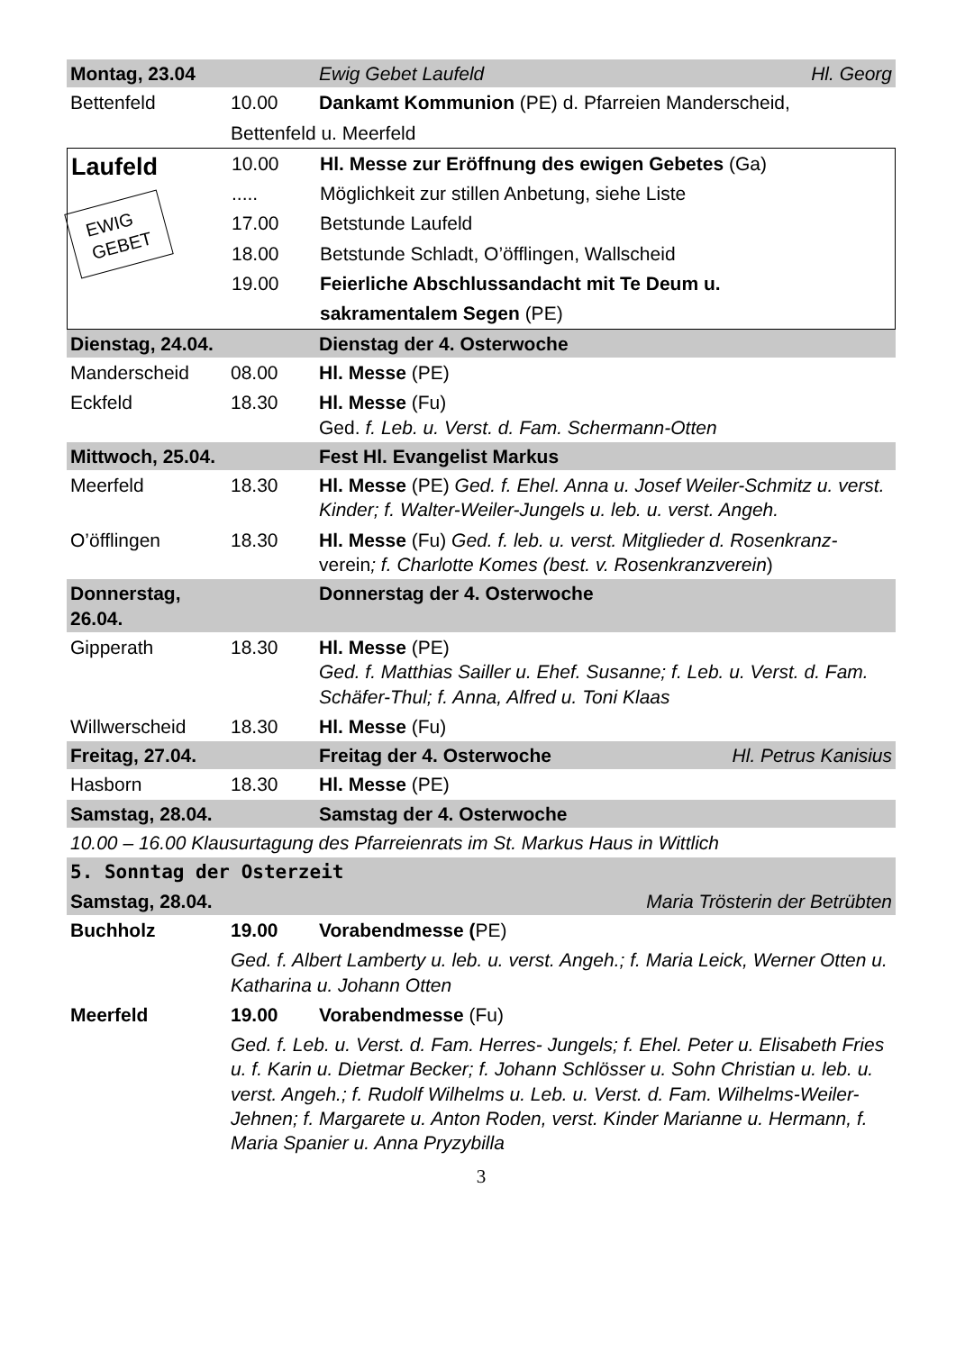| Montag, 23.04 | | Ewig Gebet Laufeld | Hl. Georg |
| Bettenfeld | 10.00 | Dankamt Kommunion (PE) d. Pfarreien Manderscheid, | |
| | Bettenfeld u. Meerfeld | | |
| Laufeld EWIG GEBET | 10.00 | Hl. Messe zur Eröffnung des ewigen Gebetes (Ga) |
| | ..... | Möglichkeit zur stillen Anbetung, siehe Liste |
| | 17.00 | Betstunde Laufeld |
| | 18.00 | Betstunde Schladt, O’öfflingen, Wallscheid |
| | 19.00 | Feierliche Abschlussandacht mit Te Deum u. |
| | | sakramentalem Segen (PE) |
| Dienstag, 24.04. | | Dienstag der 4. Osterwoche | |
| Manderscheid | 08.00 | Hl. Messe (PE) | |
| Eckfeld | 18.30 | Hl. Messe (Fu) Ged. f. Leb. u. Verst. d. Fam. Schermann-Otten | |
| Mittwoch, 25.04. | | Fest Hl. Evangelist Markus | |
| Meerfeld | 18.30 | Hl. Messe (PE) Ged. f. Ehel. Anna u. Josef Weiler-Schmitz u. verst. Kinder; f. Walter-Weiler-Jungels u. leb. u. verst. Angeh. | |
| O’öfflingen | 18.30 | Hl. Messe (Fu) Ged. f. leb. u. verst. Mitglieder d. Rosenkranz- verein ; f. Charlotte Komes (best. v. Rosenkranzverein ) | |
| Donnerstag, 26.04. | | Donnerstag der 4. Osterwoche | |
| Gipperath | 18.30 | Hl. Messe (PE) Ged. f. Matthias Sailler u. Ehef. Susanne; f. Leb. u. Verst. d. Fam. Schäfer-Thul; f. Anna, Alfred u. Toni Klaas | |
| Willwerscheid | 18.30 | Hl. Messe (Fu) | |
| Freitag, 27.04. | | Freitag der 4. Osterwoche | Hl. Petrus Kanisius |
| Hasborn | 18.30 | Hl. Messe (PE) | |
| Samstag, 28.04. | | Samstag der 4. Osterwoche | |
| 10.00 – 16.00 Klausurtagung des Pfarreienrats im St. Markus Haus in Wittlich | | | |
| 5. Sonntag der Osterzeit | | | |
| Samstag, 28.04. | | | Maria Trösterin der Betrübten |
| Buchholz | 19.00 | Vorabendmesse ( PE) | |
| | Ged. f. Albert Lamberty u. leb. u. verst. Angeh.; f. Maria Leick, Werner Otten u. Katharina u. Johann Otten | | |
| Meerfeld | 19.00 | Vorabendmesse (Fu) | |
| | Ged. f. Leb. u. Verst. d. Fam. Herres- Jungels; f. Ehel. Peter u. Elisabeth Fries u. f. Karin u. Dietmar Becker; f. Johann Schlösser u. Sohn Christian u. leb. u. verst. Angeh.; f. Rudolf Wilhelms u. Leb. u. Verst. d. Fam. Wilhelms-Weiler-Jehnen; f. Margarete u. Anton Roden, verst. Kinder Marianne u. Hermann, f. Maria Spanier u. Anna Pryzybilla | | |
3